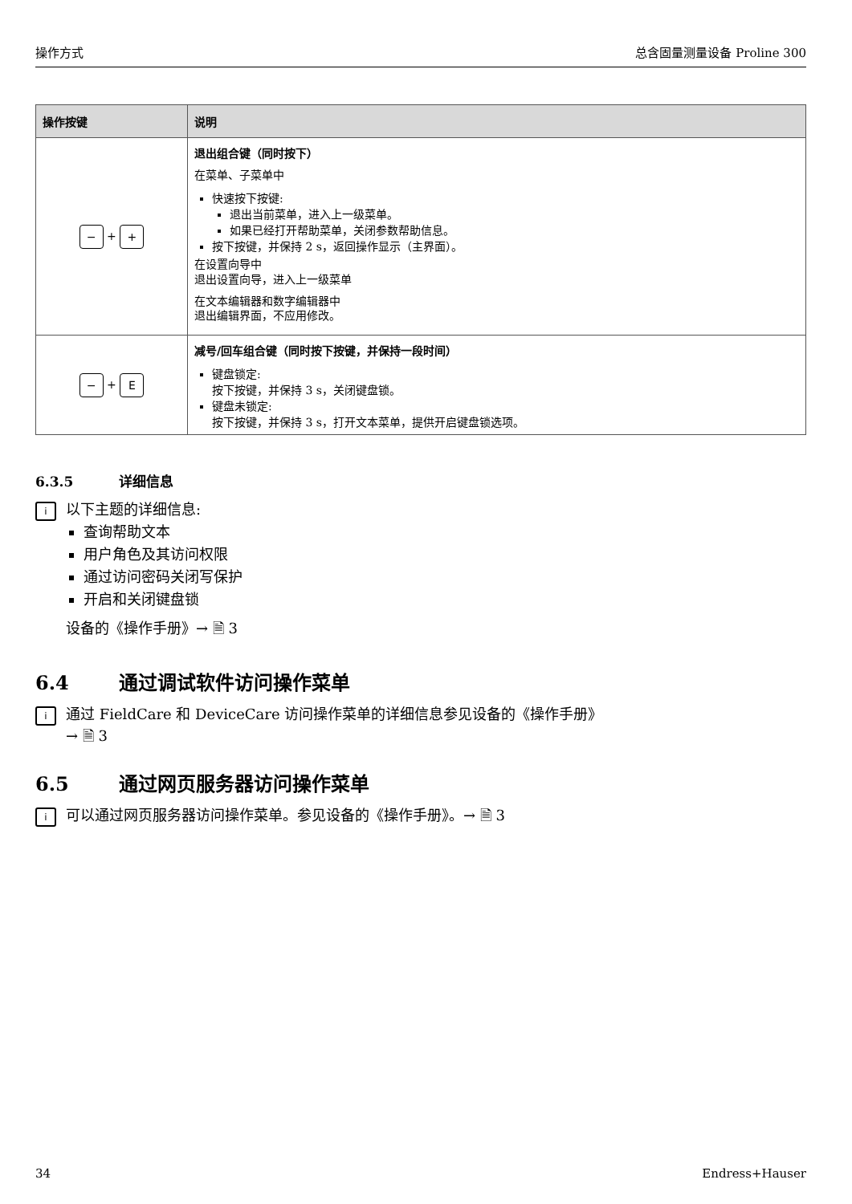操作方式 总含固量测量设备 Proline 300
| 操作按键 | 说明 |
| --- | --- |
| − + + | 退出组合键（同时按下） 在菜单、子菜单中 快速按下按键: 退出当前菜单，进入上一级菜单。 如果已经打开帮助菜单，关闭参数帮助信息。 按下按键，并保持 2 s，返回操作显示（主界面）。 在设置向导中 退出设置向导，进入上一级菜单 在文本编辑器和数字编辑器中 退出编辑界面，不应用修改。 |
| − + E | 减号/回车组合键（同时按下按键，并保持一段时间） 键盘锁定: 按下按键，并保持 3 s，关闭键盘锁。 键盘未锁定: 按下按键，并保持 3 s，打开文本菜单，提供开启键盘锁选项。 |
6.3.5 详细信息
i
以下主题的详细信息:
查询帮助文本
用户角色及其访问权限
通过访问密码关闭写保护
开启和关闭键盘锁
设备的《操作手册》→ 🗎 3
6.4 通过调试软件访问操作菜单
i
通过 FieldCare 和 DeviceCare 访问操作菜单的详细信息参见设备的《操作手册》
→ 🗎 3
6.5 通过网页服务器访问操作菜单
i
可以通过网页服务器访问操作菜单。参见设备的《操作手册》。→ 🗎 3
34 Endress+Hauser